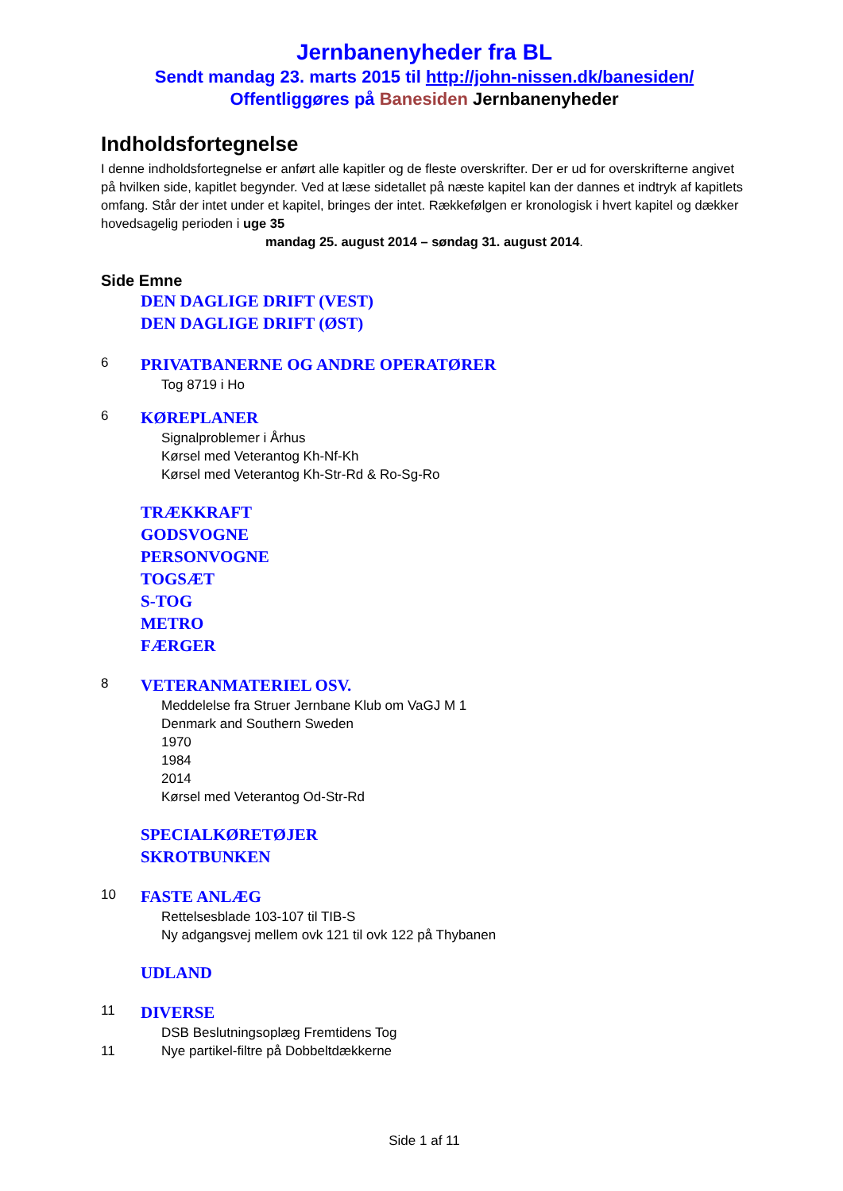Jernbanenyheder fra BL
Sendt mandag 23. marts 2015 til http://john-nissen.dk/banesiden/
Offentliggøres på Banesiden Jernbanenyheder
Indholdsfortegnelse
I denne indholdsfortegnelse er anført alle kapitler og de fleste overskrifter. Der er ud for overskrifterne angivet på hvilken side, kapitlet begynder. Ved at læse sidetallet på næste kapitel kan der dannes et indtryk af kapitlets omfang. Står der intet under et kapitel, bringes der intet. Rækkefølgen er kronologisk i hvert kapitel og dækker hovedsagelig perioden i uge 35
mandag 25. august 2014 – søndag 31. august 2014.
Side Emne
DEN DAGLIGE DRIFT (VEST)
DEN DAGLIGE DRIFT (ØST)
6 PRIVATBANERNE OG ANDRE OPERATØRER
Tog 8719 i Ho
6 KØREPLANER
Signalproblemer i Århus
Kørsel med Veterantog Kh-Nf-Kh
Kørsel med Veterantog Kh-Str-Rd & Ro-Sg-Ro
TRÆKKRAFT
GODSVOGNE
PERSONVOGNE
TOGSÆT
S-TOG
METRO
FÆRGER
8 VETERANMATERIEL OSV.
Meddelelse fra Struer Jernbane Klub om VaGJ M 1
Denmark and Southern Sweden
1970
1984
2014
Kørsel med Veterantog Od-Str-Rd
SPECIALKØRETØJER
SKROTBUNKEN
10 FASTE ANLÆG
Rettelsesblade 103-107 til TIB-S
Ny adgangsvej mellem ovk 121 til ovk 122 på Thybanen
UDLAND
11 DIVERSE
DSB Beslutningsoplæg Fremtidens Tog
11 Nye partikel-filtre på Dobbeltdækkerne
Side 1 af 11